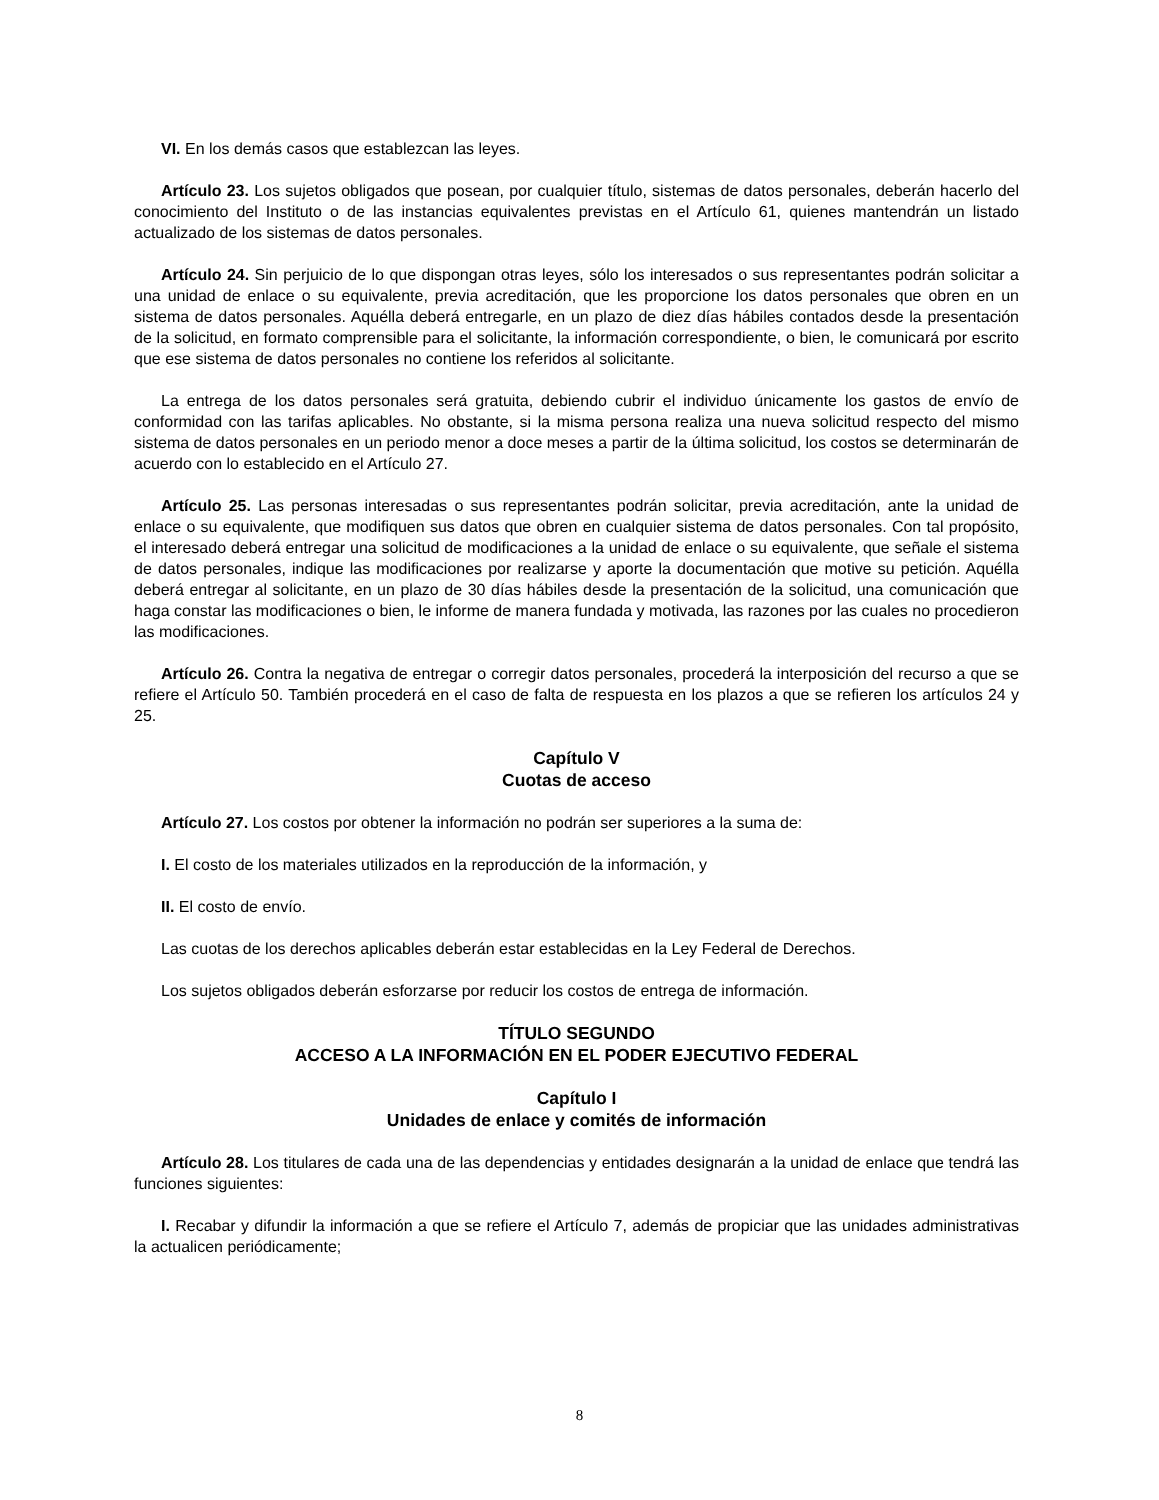VI. En los demás casos que establezcan las leyes.
Artículo 23. Los sujetos obligados que posean, por cualquier título, sistemas de datos personales, deberán hacerlo del conocimiento del Instituto o de las instancias equivalentes previstas en el Artículo 61, quienes mantendrán un listado actualizado de los sistemas de datos personales.
Artículo 24. Sin perjuicio de lo que dispongan otras leyes, sólo los interesados o sus representantes podrán solicitar a una unidad de enlace o su equivalente, previa acreditación, que les proporcione los datos personales que obren en un sistema de datos personales. Aquélla deberá entregarle, en un plazo de diez días hábiles contados desde la presentación de la solicitud, en formato comprensible para el solicitante, la información correspondiente, o bien, le comunicará por escrito que ese sistema de datos personales no contiene los referidos al solicitante.
La entrega de los datos personales será gratuita, debiendo cubrir el individuo únicamente los gastos de envío de conformidad con las tarifas aplicables. No obstante, si la misma persona realiza una nueva solicitud respecto del mismo sistema de datos personales en un periodo menor a doce meses a partir de la última solicitud, los costos se determinarán de acuerdo con lo establecido en el Artículo 27.
Artículo 25. Las personas interesadas o sus representantes podrán solicitar, previa acreditación, ante la unidad de enlace o su equivalente, que modifiquen sus datos que obren en cualquier sistema de datos personales. Con tal propósito, el interesado deberá entregar una solicitud de modificaciones a la unidad de enlace o su equivalente, que señale el sistema de datos personales, indique las modificaciones por realizarse y aporte la documentación que motive su petición. Aquélla deberá entregar al solicitante, en un plazo de 30 días hábiles desde la presentación de la solicitud, una comunicación que haga constar las modificaciones o bien, le informe de manera fundada y motivada, las razones por las cuales no procedieron las modificaciones.
Artículo 26. Contra la negativa de entregar o corregir datos personales, procederá la interposición del recurso a que se refiere el Artículo 50. También procederá en el caso de falta de respuesta en los plazos a que se refieren los artículos 24 y 25.
Capítulo V
Cuotas de acceso
Artículo 27. Los costos por obtener la información no podrán ser superiores a la suma de:
I. El costo de los materiales utilizados en la reproducción de la información, y
II. El costo de envío.
Las cuotas de los derechos aplicables deberán estar establecidas en la Ley Federal de Derechos.
Los sujetos obligados deberán esforzarse por reducir los costos de entrega de información.
TÍTULO SEGUNDO
ACCESO A LA INFORMACIÓN EN EL PODER EJECUTIVO FEDERAL
Capítulo I
Unidades de enlace y comités de información
Artículo 28. Los titulares de cada una de las dependencias y entidades designarán a la unidad de enlace que tendrá las funciones siguientes:
I. Recabar y difundir la información a que se refiere el Artículo 7, además de propiciar que las unidades administrativas la actualicen periódicamente;
8